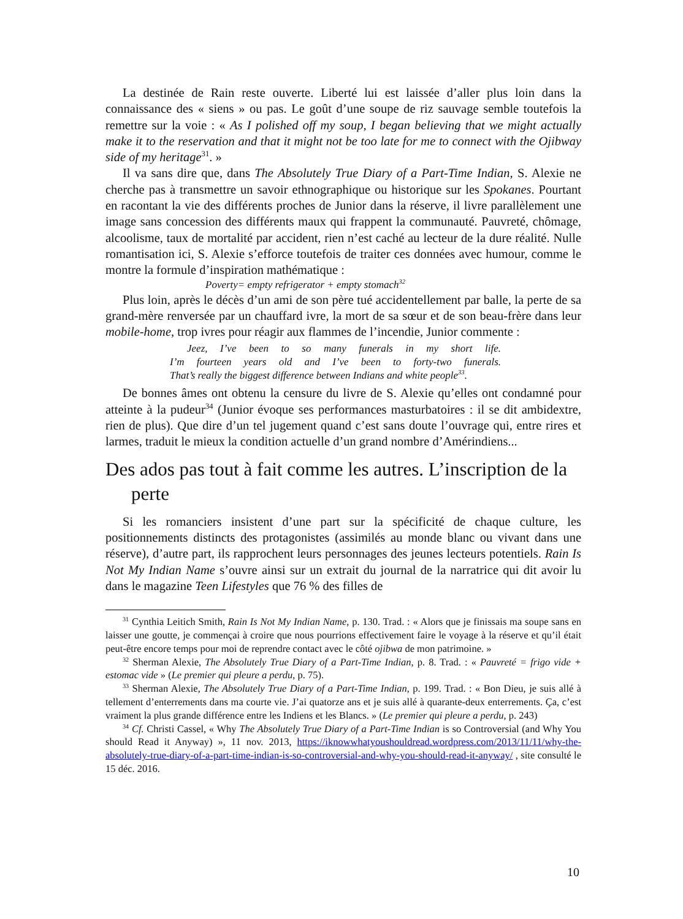La destinée de Rain reste ouverte. Liberté lui est laissée d’aller plus loin dans la connaissance des « siens » ou pas. Le goût d’une soupe de riz sauvage semble toutefois la remettre sur la voie : « As I polished off my soup, I began believing that we might actually make it to the reservation and that it might not be too late for me to connect with the Ojibway side of my heritage<sup>31</sup>. »
Il va sans dire que, dans The Absolutely True Diary of a Part-Time Indian, S. Alexie ne cherche pas à transmettre un savoir ethnographique ou historique sur les Spokanes. Pourtant en racontant la vie des différents proches de Junior dans la réserve, il livre parallèlement une image sans concession des différents maux qui frappent la communauté. Pauvreté, chômage, alcoolisme, taux de mortalité par accident, rien n’est caché au lecteur de la dure réalité. Nulle romantisation ici, S. Alexie s’efforce toutefois de traiter ces données avec humour, comme le montre la formule d’inspiration mathématique :
Poverty= empty refrigerator + empty stomach<sup>32</sup>
Plus loin, après le décès d’un ami de son père tué accidentellement par balle, la perte de sa grand-mère renversée par un chauffard ivre, la mort de sa sœur et de son beau-frère dans leur mobile-home, trop ivres pour réagir aux flammes de l’incendie, Junior commente :
Jeez, I’ve been to so many funerals in my short life.
I’m fourteen years old and I’ve been to forty-two funerals.
That’s really the biggest difference between Indians and white people<sup>33</sup>.
De bonnes âmes ont obtenu la censure du livre de S. Alexie qu’elles ont condamné pour atteinte à la pudeur<sup>34</sup> (Junior évoque ses performances masturbatoires : il se dit ambidextre, rien de plus). Que dire d’un tel jugement quand c’est sans doute l’ouvrage qui, entre rires et larmes, traduit le mieux la condition actuelle d’un grand nombre d’Amérindiens...
Des ados pas tout à fait comme les autres. L’inscription de la perte
Si les romanciers insistent d’une part sur la spécificité de chaque culture, les positionnements distincts des protagonistes (assimilés au monde blanc ou vivant dans une réserve), d’autre part, ils rapprochent leurs personnages des jeunes lecteurs potentiels. Rain Is Not My Indian Name s’ouvre ainsi sur un extrait du journal de la narratrice qui dit avoir lu dans le magazine Teen Lifestyles que 76 % des filles de
<sup>31</sup> Cynthia Leitich Smith, Rain Is Not My Indian Name, p. 130. Trad. : « Alors que je finissais ma soupe sans en laisser une goutte, je commençai à croire que nous pourrions effectivement faire le voyage à la réserve et qu’il était peut-être encore temps pour moi de reprendre contact avec le côté ojibwa de mon patrimoine. »
<sup>32</sup> Sherman Alexie, The Absolutely True Diary of a Part-Time Indian, p. 8. Trad. : « Pauvreté = frigo vide + estomac vide » (Le premier qui pleure a perdu, p. 75).
<sup>33</sup> Sherman Alexie, The Absolutely True Diary of a Part-Time Indian, p. 199. Trad. : « Bon Dieu, je suis allé à tellement d’enterrements dans ma courte vie. J’ai quatorze ans et je suis allé à quarante-deux enterrements. Ça, c’est vraiment la plus grande différence entre les Indiens et les Blancs. » (Le premier qui pleure a perdu, p. 243)
<sup>34</sup> Cf. Christi Cassel, « Why The Absolutely True Diary of a Part-Time Indian is so Controversial (and Why You should Read it Anyway) », 11 nov. 2013, https://iknowwhatyoushouldread.wordpress.com/2013/11/11/why-the-absolutely-true-diary-of-a-part-time-indian-is-so-controversial-and-why-you-should-read-it-anyway/ , site consulté le 15 déc. 2016.
10